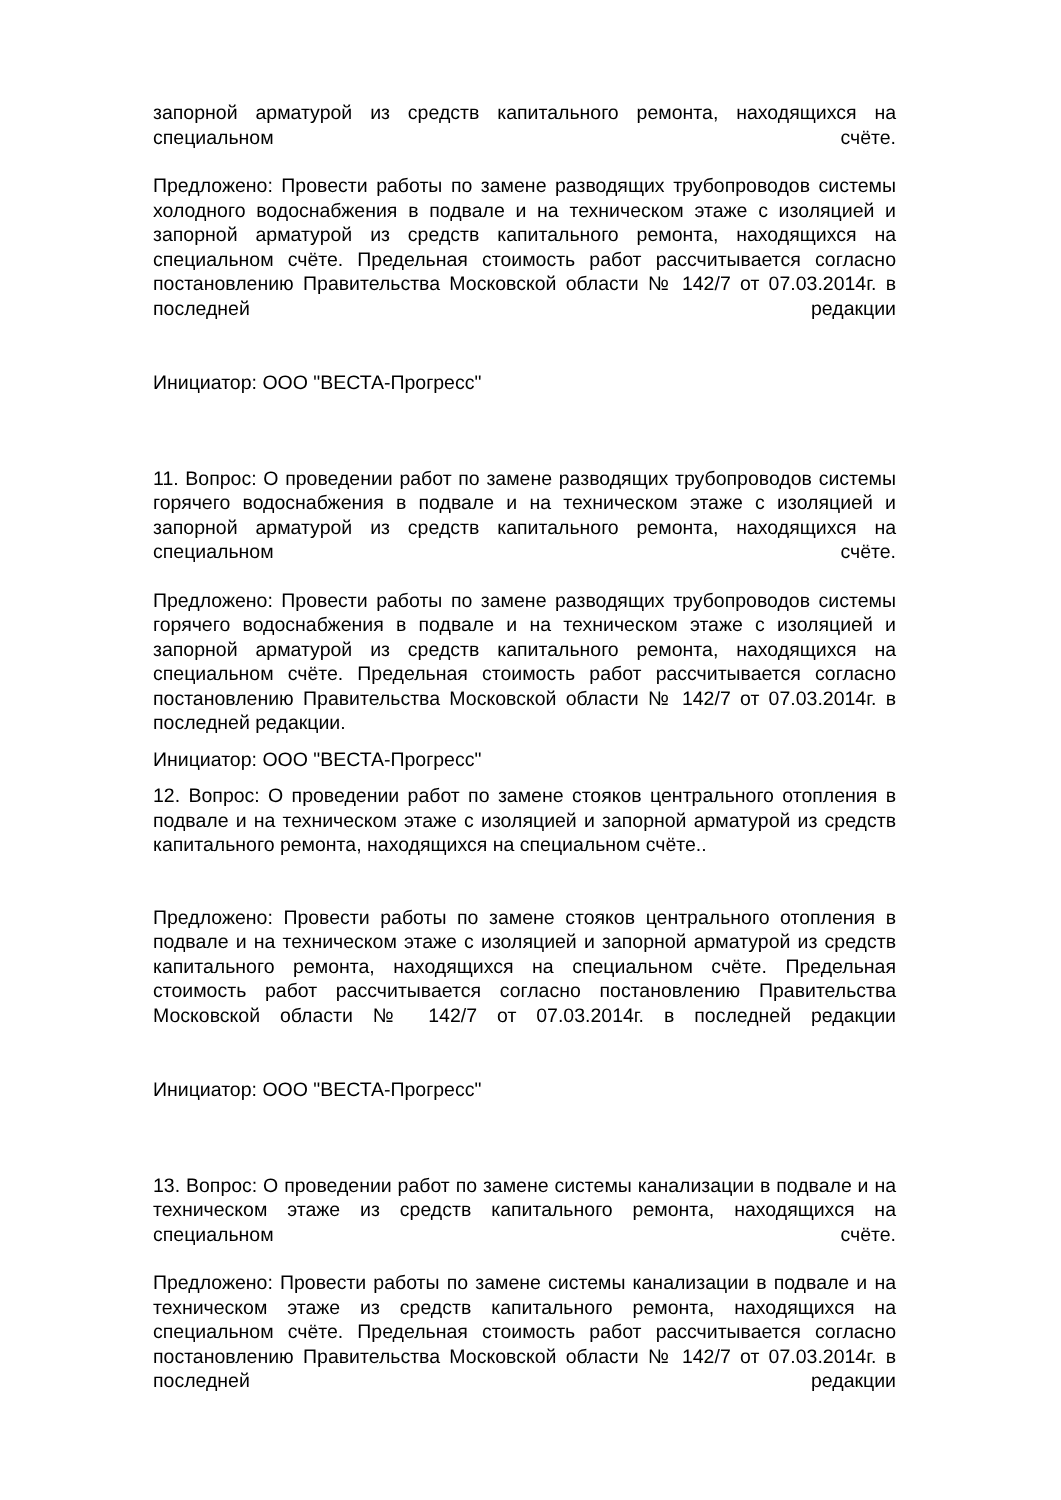запорной арматурой из средств капитального ремонта, находящихся на специальном счёте.
Предложено: Провести работы по замене разводящих трубопроводов системы холодного водоснабжения в подвале и на техническом этаже с изоляцией и запорной арматурой из средств капитального ремонта, находящихся на специальном счёте. Предельная стоимость работ рассчитывается согласно постановлению Правительства Московской области № 142/7 от 07.03.2014г. в последней редакции
Инициатор: ООО "ВЕСТА-Прогресс"
11. Вопрос: О проведении работ по замене разводящих трубопроводов системы горячего водоснабжения в подвале и на техническом этаже с изоляцией и запорной арматурой из средств капитального ремонта, находящихся на специальном счёте.
Предложено: Провести работы по замене разводящих трубопроводов системы горячего водоснабжения в подвале и на техническом этаже с изоляцией и запорной арматурой из средств капитального ремонта, находящихся на специальном счёте. Предельная стоимость работ рассчитывается согласно постановлению Правительства Московской области № 142/7 от 07.03.2014г. в последней редакции.
Инициатор: ООО "ВЕСТА-Прогресс"
12. Вопрос: О проведении работ по замене стояков центрального отопления в подвале и на техническом этаже с изоляцией и запорной арматурой из средств капитального ремонта, находящихся на специальном счёте..
Предложено: Провести работы по замене стояков центрального отопления в подвале и на техническом этаже с изоляцией и запорной арматурой из средств капитального ремонта, находящихся на специальном счёте. Предельная стоимость работ рассчитывается согласно постановлению Правительства Московской области № 142/7 от 07.03.2014г. в последней редакции
Инициатор: ООО "ВЕСТА-Прогресс"
13. Вопрос: О проведении работ по замене системы канализации в подвале и на техническом этаже из средств капитального ремонта, находящихся на специальном счёте.
Предложено: Провести работы по замене системы канализации в подвале и на техническом этаже из средств капитального ремонта, находящихся на специальном счёте. Предельная стоимость работ рассчитывается согласно постановлению Правительства Московской области № 142/7 от 07.03.2014г. в последней редакции